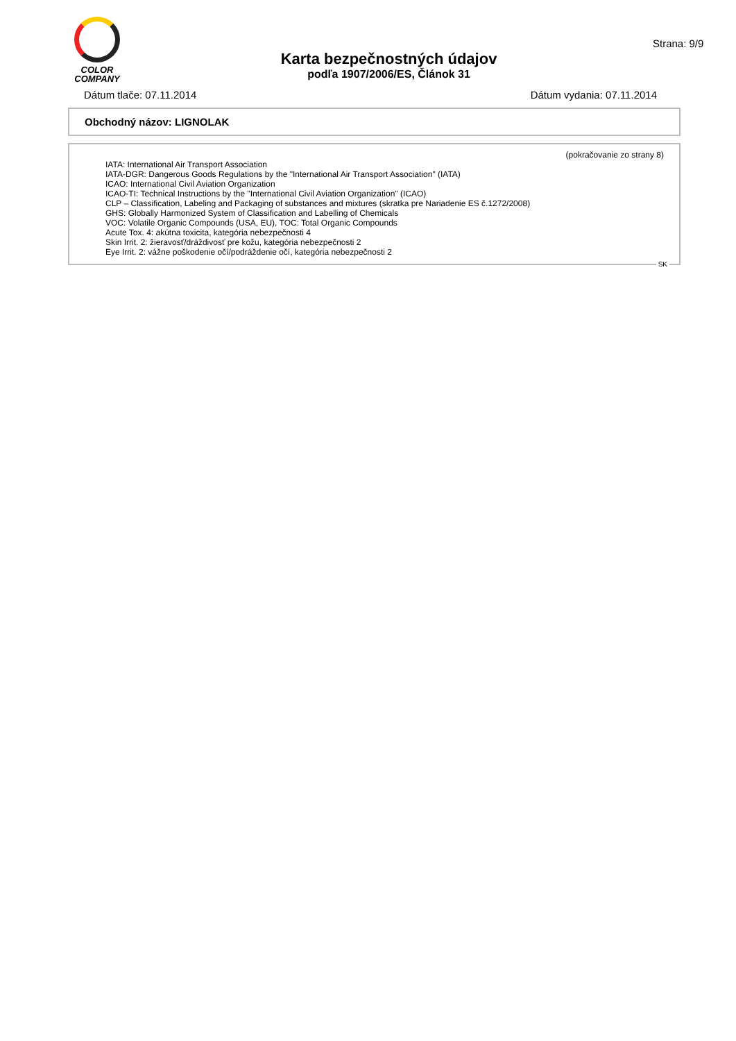COLOR
COMPANY
Karta bezpečnostných údajov
podľa 1907/2006/ES, Článok 31
Strana: 9/9
Dátum tlače: 07.11.2014 Dátum vydania: 07.11.2014
Obchodný názov: LIGNOLAK
(pokračovanie zo strany 8)
IATA: International Air Transport Association
IATA-DGR: Dangerous Goods Regulations by the "International Air Transport Association" (IATA)
ICAO: International Civil Aviation Organization
ICAO-TI: Technical Instructions by the "International Civil Aviation Organization" (ICAO)
CLP – Classification, Labeling and Packaging of substances and mixtures (skratka pre Nariadenie ES č.1272/2008)
GHS: Globally Harmonized System of Classification and Labelling of Chemicals
VOC: Volatile Organic Compounds (USA, EU), TOC: Total Organic Compounds
Acute Tox. 4: akútna toxicita, kategória nebezpečnosti 4
Skin Irrit. 2: žieravosť/dráždivosť pre kožu, kategória nebezpečnosti 2
Eye Irrit. 2: vážne poškodenie očí/podráždenie očí, kategória nebezpečnosti 2
SK